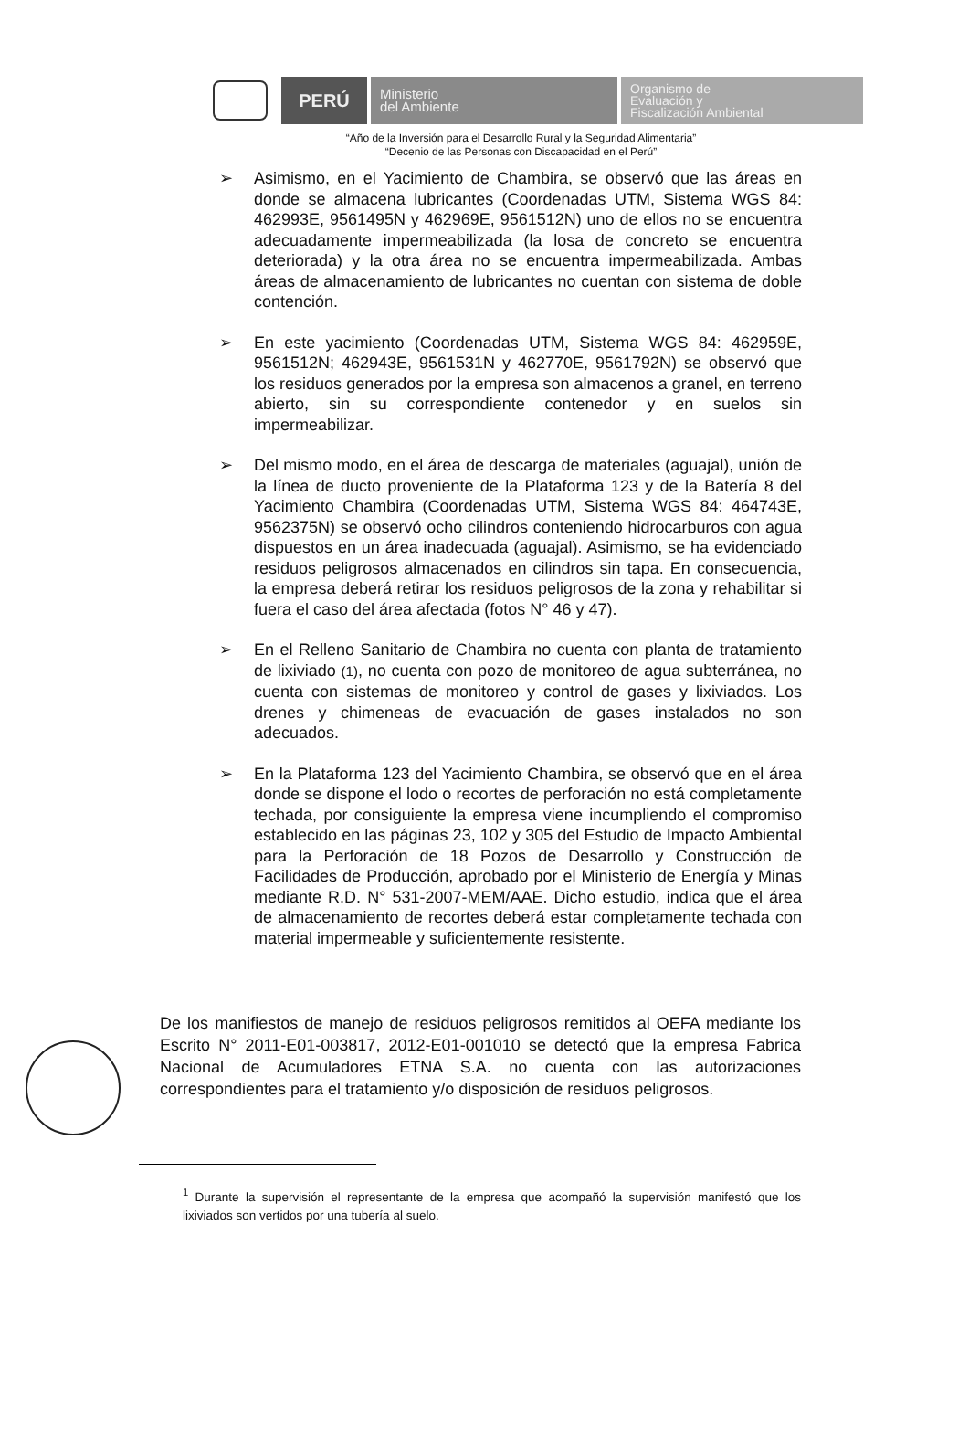PERÚ
Ministerio
del Ambiente
Organismo de
Evaluación y
Fiscalización Ambiental
“Año de la Inversión para el Desarrollo Rural y la Seguridad Alimentaria”
“Decenio de las Personas con Discapacidad en el Perú”
➢ Asimismo, en el Yacimiento de Chambira, se observó que las áreas en donde se almacena lubricantes (Coordenadas UTM, Sistema WGS 84: 462993E, 9561495N y 462969E, 9561512N) uno de ellos no se encuentra adecuadamente impermeabilizada (la losa de concreto se encuentra deteriorada) y la otra área no se encuentra impermeabilizada. Ambas áreas de almacenamiento de lubricantes no cuentan con sistema de doble contención.
➢ En este yacimiento (Coordenadas UTM, Sistema WGS 84: 462959E, 9561512N; 462943E, 9561531N y 462770E, 9561792N) se observó que los residuos generados por la empresa son almacenos a granel, en terreno abierto, sin su correspondiente contenedor y en suelos sin impermeabilizar.
➢ Del mismo modo, en el área de descarga de materiales (aguajal), unión de la línea de ducto proveniente de la Plataforma 123 y de la Batería 8 del Yacimiento Chambira (Coordenadas UTM, Sistema WGS 84: 464743E, 9562375N) se observó ocho cilindros conteniendo hidrocarburos con agua dispuestos en un área inadecuada (aguajal). Asimismo, se ha evidenciado residuos peligrosos almacenados en cilindros sin tapa. En consecuencia, la empresa deberá retirar los residuos peligrosos de la zona y rehabilitar si fuera el caso del área afectada (fotos N° 46 y 47).
➢ En el Relleno Sanitario de Chambira no cuenta con planta de tratamiento de lixiviado (1), no cuenta con pozo de monitoreo de agua subterránea, no cuenta con sistemas de monitoreo y control de gases y lixiviados. Los drenes y chimeneas de evacuación de gases instalados no son adecuados.
➢ En la Plataforma 123 del Yacimiento Chambira, se observó que en el área donde se dispone el lodo o recortes de perforación no está completamente techada, por consiguiente la empresa viene incumpliendo el compromiso establecido en las páginas 23, 102 y 305 del Estudio de Impacto Ambiental para la Perforación de 18 Pozos de Desarrollo y Construcción de Facilidades de Producción, aprobado por el Ministerio de Energía y Minas mediante R.D. N° 531-2007-MEM/AAE. Dicho estudio, indica que el área de almacenamiento de recortes deberá estar completamente techada con material impermeable y suficientemente resistente.
De los manifiestos de manejo de residuos peligrosos remitidos al OEFA mediante los Escrito N° 2011-E01-003817, 2012-E01-001010 se detectó que la empresa Fabrica Nacional de Acumuladores ETNA S.A. no cuenta con las autorizaciones correspondientes para el tratamiento y/o disposición de residuos peligrosos.
<sup>1</sup> Durante la supervisión el representante de la empresa que acompañó la supervisión manifestó que los lixiviados son vertidos por una tubería al suelo.